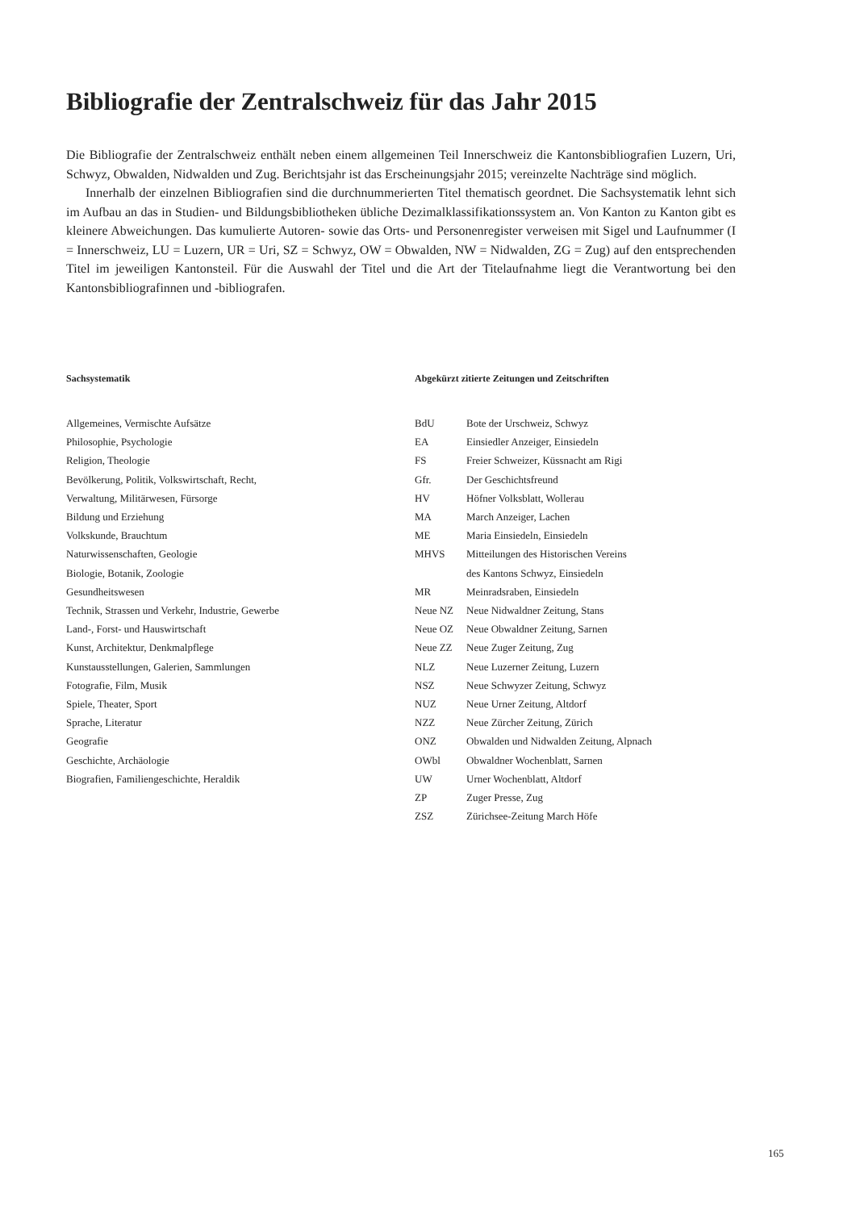Bibliografie der Zentralschweiz für das Jahr 2015
Die Bibliografie der Zentralschweiz enthält neben einem allgemeinen Teil Innerschweiz die Kantonsbibliografien Luzern, Uri, Schwyz, Obwalden, Nidwalden und Zug. Berichtsjahr ist das Erscheinungsjahr 2015; vereinzelte Nachträge sind möglich.
Innerhalb der einzelnen Bibliografien sind die durchnummerierten Titel thematisch geordnet. Die Sachsystematik lehnt sich im Aufbau an das in Studien- und Bildungsbibliotheken übliche Dezimalklassifikationssystem an. Von Kanton zu Kanton gibt es kleinere Abweichungen. Das kumulierte Autoren- sowie das Orts- und Personenregister verweisen mit Sigel und Laufnummer (I = Innerschweiz, LU = Luzern, UR = Uri, SZ = Schwyz, OW = Obwalden, NW = Nidwalden, ZG = Zug) auf den entsprechenden Titel im jeweiligen Kantonsteil. Für die Auswahl der Titel und die Art der Titelaufnahme liegt die Verantwortung bei den Kantonsbibliografinnen und -bibliografen.
Sachsystematik
Allgemeines, Vermischte Aufsätze
Philosophie, Psychologie
Religion, Theologie
Bevölkerung, Politik, Volkswirtschaft, Recht,
Verwaltung, Militärwesen, Fürsorge
Bildung und Erziehung
Volkskunde, Brauchtum
Naturwissenschaften, Geologie
Biologie, Botanik, Zoologie
Gesundheitswesen
Technik, Strassen und Verkehr, Industrie, Gewerbe
Land-, Forst- und Hauswirtschaft
Kunst, Architektur, Denkmalpflege
Kunstausstellungen, Galerien, Sammlungen
Fotografie, Film, Musik
Spiele, Theater, Sport
Sprache, Literatur
Geografie
Geschichte, Archäologie
Biografien, Familiengeschichte, Heraldik
Abgekürzt zitierte Zeitungen und Zeitschriften
| BdU | Bote der Urschweiz, Schwyz |
| EA | Einsiedler Anzeiger, Einsiedeln |
| FS | Freier Schweizer, Küssnacht am Rigi |
| Gfr. | Der Geschichtsfreund |
| HV | Höfner Volksblatt, Wollerau |
| MA | March Anzeiger, Lachen |
| ME | Maria Einsiedeln, Einsiedeln |
| MHVS | Mitteilungen des Historischen Vereins des Kantons Schwyz, Einsiedeln |
| MR | Meinradsraben, Einsiedeln |
| Neue NZ | Neue Nidwaldner Zeitung, Stans |
| Neue OZ | Neue Obwaldner Zeitung, Sarnen |
| Neue ZZ | Neue Zuger Zeitung, Zug |
| NLZ | Neue Luzerner Zeitung, Luzern |
| NSZ | Neue Schwyzer Zeitung, Schwyz |
| NUZ | Neue Urner Zeitung, Altdorf |
| NZZ | Neue Zürcher Zeitung, Zürich |
| ONZ | Obwalden und Nidwalden Zeitung, Alpnach |
| OWbl | Obwaldner Wochenblatt, Sarnen |
| UW | Urner Wochenblatt, Altdorf |
| ZP | Zuger Presse, Zug |
| ZSZ | Zürichsee-Zeitung March Höfe |
165